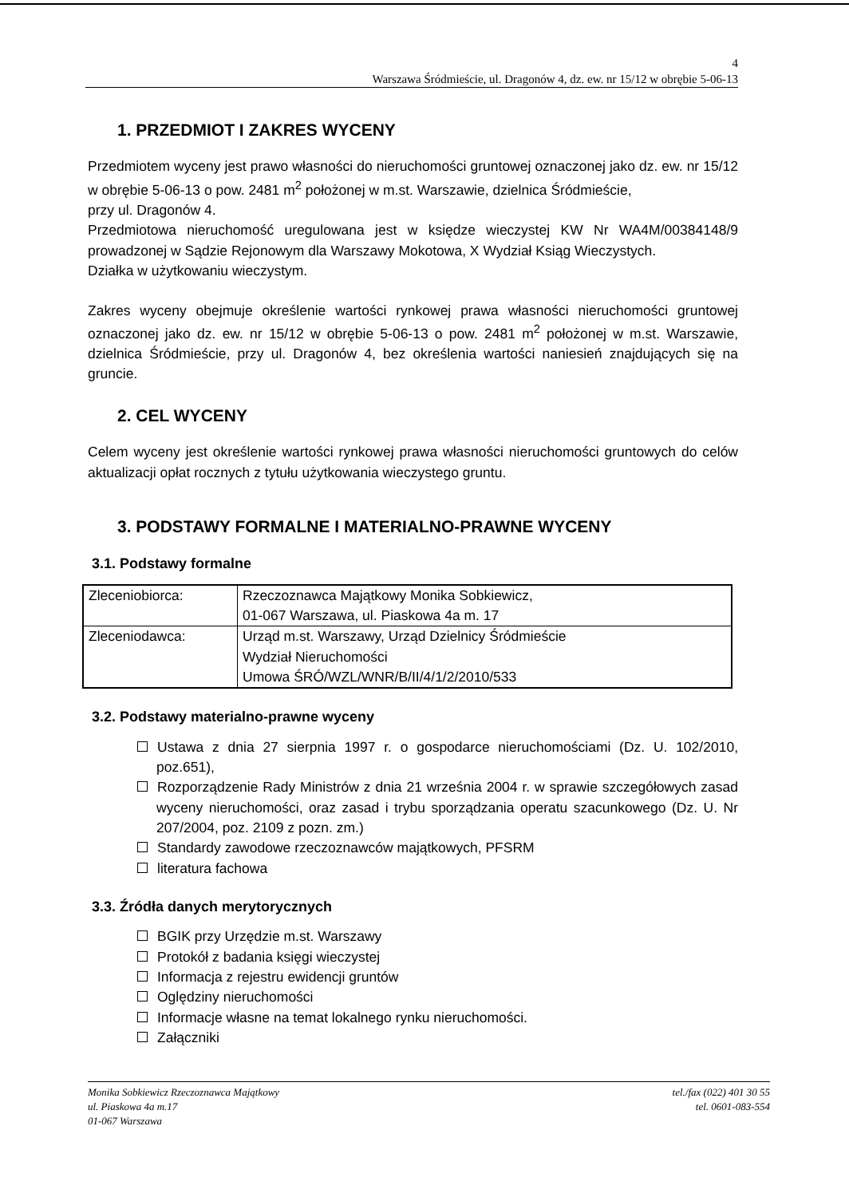4
Warszawa Śródmieście, ul. Dragonów 4, dz. ew. nr 15/12 w obrębie 5-06-13
1. PRZEDMIOT I ZAKRES WYCENY
Przedmiotem wyceny jest prawo własności do nieruchomości gruntowej oznaczonej jako dz. ew. nr 15/12 w obrębie 5-06-13 o pow. 2481 m<sup>2</sup> położonej w m.st. Warszawie, dzielnica Śródmieście,
przy ul. Dragonów 4.
Przedmiotowa nieruchomość uregulowana jest w księdze wieczystej KW Nr WA4M/00384148/9 prowadzonej w Sądzie Rejonowym dla Warszawy Mokotowa, X Wydział Ksiąg Wieczystych.
Działka w użytkowaniu wieczystym.
Zakres wyceny obejmuje określenie wartości rynkowej prawa własności nieruchomości gruntowej oznaczonej jako dz. ew. nr 15/12 w obrębie 5-06-13 o pow. 2481 m<sup>2</sup> położonej w m.st. Warszawie, dzielnica Śródmieście, przy ul. Dragonów 4, bez określenia wartości naniesień znajdujących się na gruncie.
2. CEL WYCENY
Celem wyceny jest określenie wartości rynkowej prawa własności nieruchomości gruntowych do celów aktualizacji opłat rocznych z tytułu użytkowania wieczystego gruntu.
3. PODSTAWY FORMALNE I MATERIALNO-PRAWNE WYCENY
3.1. Podstawy formalne
| Zleceniobiorca: | Rzeczoznawca Majątkowy Monika Sobkiewicz, 01-067 Warszawa, ul. Piaskowa 4a m. 17 |
| Zleceniodawca: | Urząd m.st. Warszawy, Urząd Dzielnicy Śródmieście Wydział Nieruchomości Umowa ŚRÓ/WZL/WNR/B/II/4/1/2/2010/533 |
3.2. Podstawy materialno-prawne wyceny
Ustawa z dnia 27 sierpnia 1997 r. o gospodarce nieruchomościami (Dz. U. 102/2010, poz.651),
Rozporządzenie Rady Ministrów z dnia 21 września 2004 r. w sprawie szczegółowych zasad wyceny nieruchomości, oraz zasad i trybu sporządzania operatu szacunkowego (Dz. U. Nr 207/2004, poz. 2109 z pozn. zm.)
Standardy zawodowe rzeczoznawców majątkowych, PFSRM
literatura fachowa
3.3. Źródła danych merytorycznych
BGIK przy Urzędzie m.st. Warszawy
Protokół z badania księgi wieczystej
Informacja z rejestru ewidencji gruntów
Oględziny nieruchomości
Informacje własne na temat lokalnego rynku nieruchomości.
Załączniki
Monika Sobkiewicz Rzeczoznawca Majątkowy
ul. Piaskowa 4a m.17
01-067 Warszawa
tel./fax (022) 401 30 55
tel. 0601-083-554